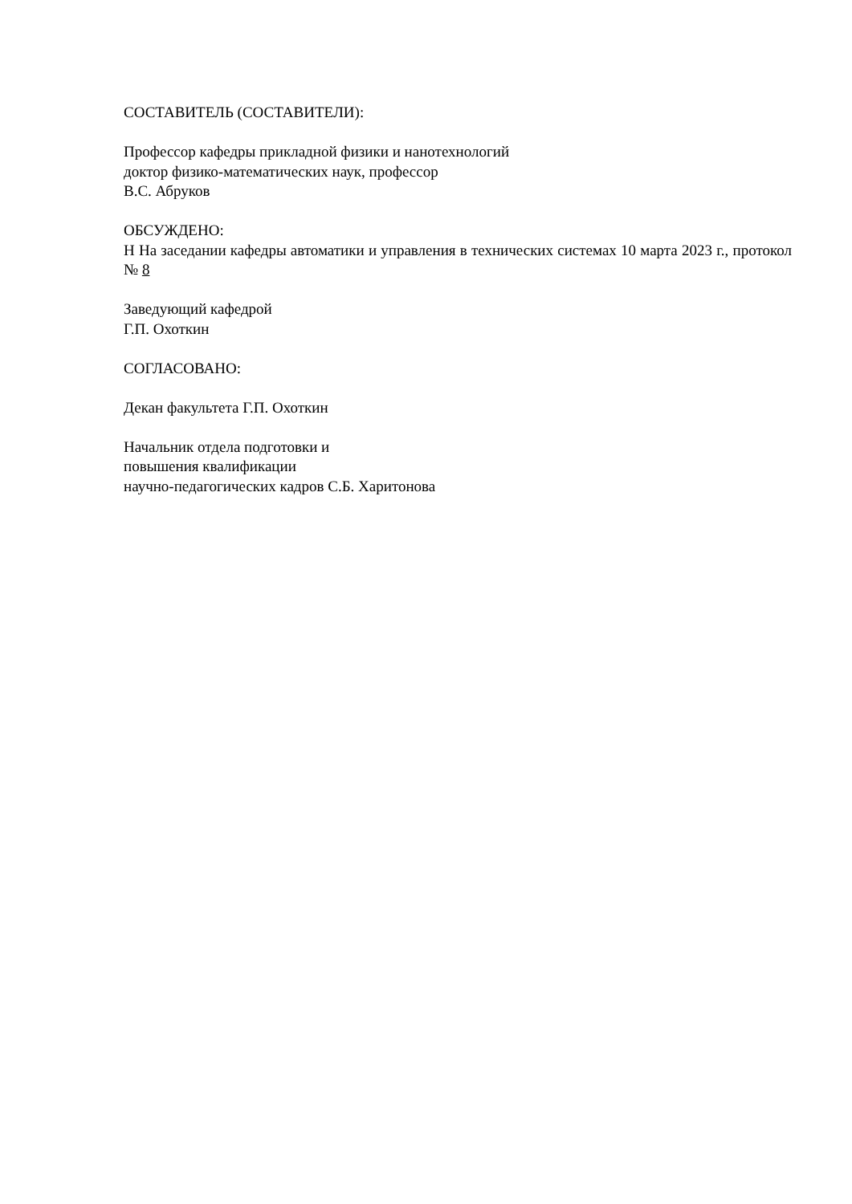СОСТАВИТЕЛЬ (СОСТАВИТЕЛИ):
Профессор кафедры прикладной физики и нанотехнологий
доктор физико-математических наук, профессор
В.С. Абруков
ОБСУЖДЕНО:
Н На заседании кафедры автоматики и управления в технических системах 10 марта 2023 г., протокол № 8
Заведующий кафедрой
Г.П. Охоткин
СОГЛАСОВАНО:
Декан факультета Г.П. Охоткин
Начальник отдела подготовки и
повышения квалификации
научно-педагогических кадров С.Б. Харитонова